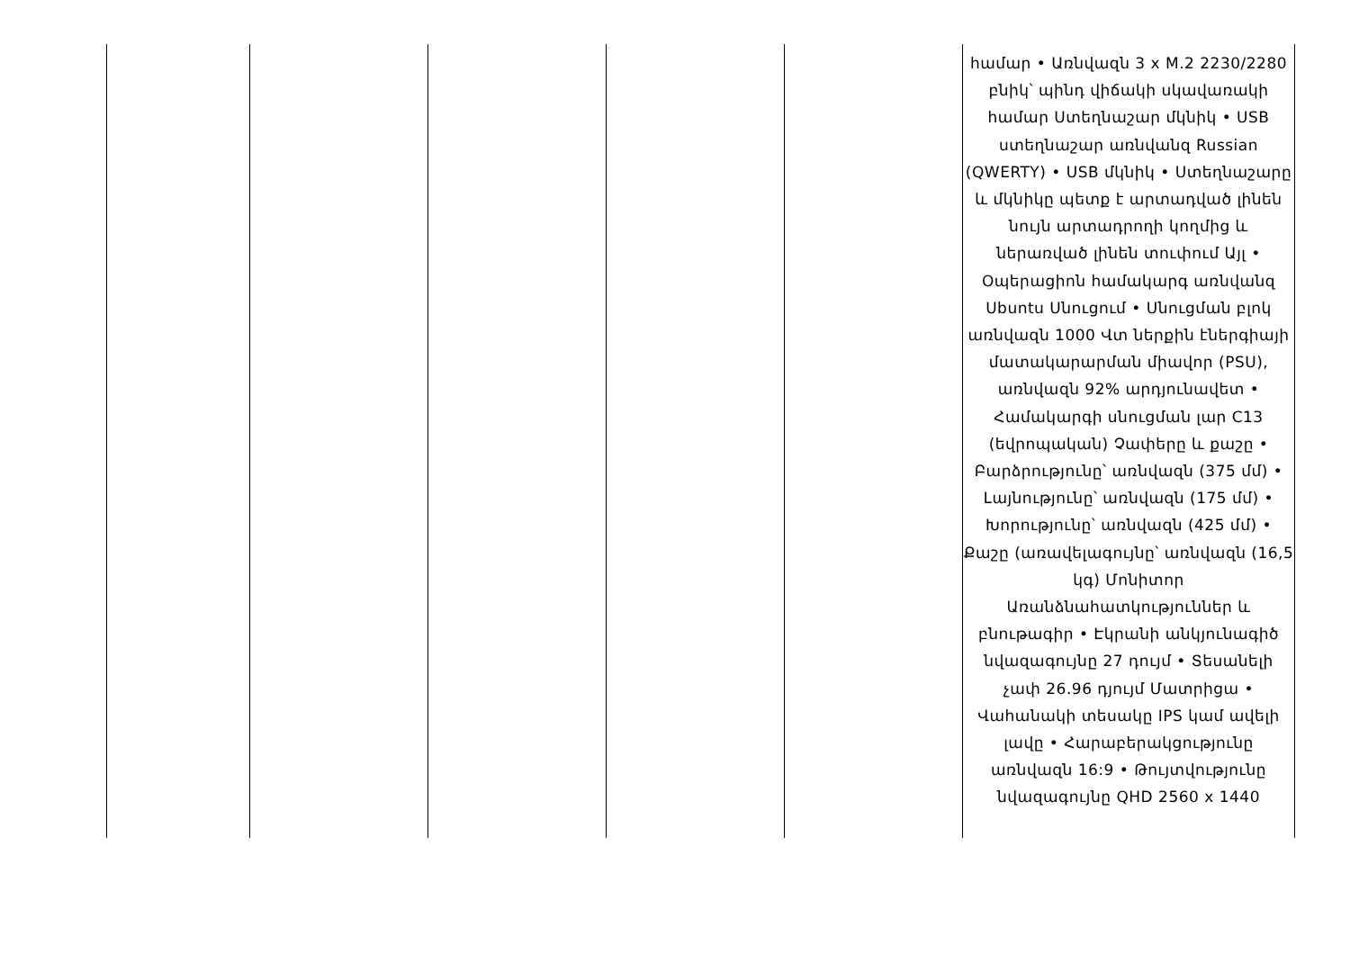| | | | | | համար • Առնվազն 3 x M.2 2230/2280 բնիկ՝ պինդ վիճակի սկավառակի համար Ստեղնաշար մկնիկ • USB ստեղնաշար առնվանզ Russian (QWERTY) • USB մկնիկ • Ստեղնաշարը և մկնիկը պետք է արտադված լինեն նույն արտադրողի կողմից և ներառված լինեն տուփում Այլ • Օպերացիոն համակարգ առնվանզ Ubuntu Սնուցում • Սնուցման բլոկ առնվազն 1000 Վտ ներքին էներգիայի մատակարարման միավոր (PSU), առնվազն 92% արդյունավետ • Համակարգի սնուցման լար C13 (եվրոպական) Չափերը և քաշը • Բարձրությունը՝ առնվազն (375 մմ) • Լայնությունը՝ առնվազն (175 մմ) • Խորությունը՝ առնվազն (425 մմ) • Քաշը (առավելագույնը՝ առնվազն (16,5 կգ) Մոնիտոր Առանձնահատկություններ և բնութագիր • Էկրանի անկյունագիծ նվազագույնը 27 դույմ • Տեսանելի չափ 26.96 դյույմ Մատրիցա • Վահանակի տեսակը IPS կամ ավելի լավը • Հարաբերակցությունը առնվազն 16:9 • Թույտվությունը նվազագույնը QHD 2560 x 1440 |